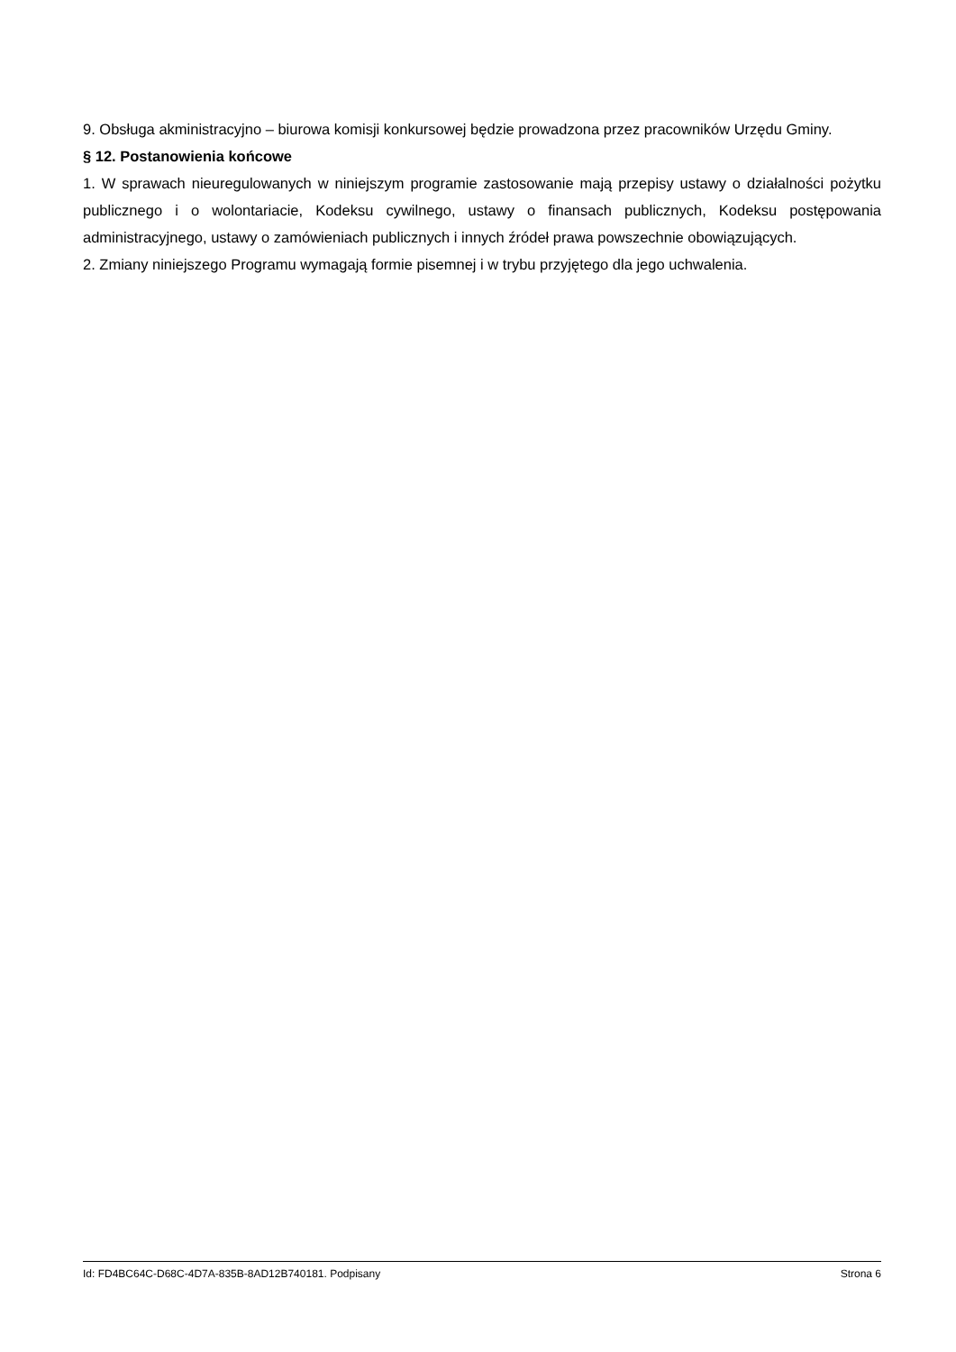9. Obsługa akministracyjno – biurowa komisji konkursowej będzie prowadzona przez pracowników Urzędu Gminy.
§ 12. Postanowienia końcowe
1. W sprawach nieuregulowanych w niniejszym programie zastosowanie mają przepisy ustawy o działalności pożytku publicznego i o wolontariacie, Kodeksu cywilnego, ustawy o finansach publicznych, Kodeksu postępowania administracyjnego, ustawy o zamówieniach publicznych i innych źródeł prawa powszechnie obowiązujących.
2. Zmiany niniejszego Programu wymagają formie pisemnej i w trybu przyjętego dla jego uchwalenia.
Id: FD4BC64C-D68C-4D7A-835B-8AD12B740181. Podpisany Strona 6